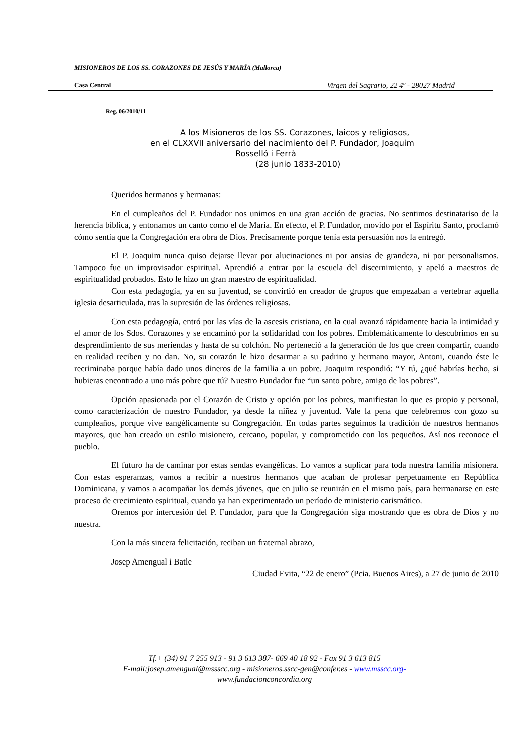MISIONEROS DE LOS SS. CORAZONES DE JESÚS Y MARÍA (Mallorca)
Casa Central Virgen del Sagrario, 22 4º - 28027 Madrid
Reg. 06/2010/11
A los Misioneros de los SS. Corazones, laicos y religiosos,
en el CLXXVII aniversario del nacimiento del P. Fundador, Joaquim
Rosselló i Ferrà
(28 junio 1833-2010)
Queridos hermanos y hermanas:
En el cumpleaños del P. Fundador nos unimos en una gran acción de gracias. No sentimos destinatariso de la herencia bíblica, y entonamos un canto como el de María. En efecto, el P. Fundador, movido por el Espíritu Santo, proclamó cómo sentía que la Congregación era obra de Dios. Precisamente porque tenía esta persuasión nos la entregó.
El P. Joaquim nunca quiso dejarse llevar por alucinaciones ni por ansias de grandeza, ni por personalismos. Tampoco fue un improvisador espiritual. Aprendió a entrar por la escuela del discernimiento, y apeló a maestros de espiritualidad probados. Esto le hizo un gran maestro de espiritualidad.
Con esta pedagogía, ya en su juventud, se convirtió en creador de grupos que empezaban a vertebrar aquella iglesia desarticulada, tras la supresión de las órdenes religiosas.
Con esta pedagogía, entró por las vías de la ascesis cristiana, en la cual avanzó rápidamente hacia la intimidad y el amor de los Sdos. Corazones y se encaminó por la solidaridad con los pobres. Emblemáticamente lo descubrimos en su desprendimiento de sus meriendas y hasta de su colchón. No perteneció a la generación de los que creen compartir, cuando en realidad reciben y no dan. No, su corazón le hizo desarmar a su padrino y hermano mayor, Antoni, cuando éste le recriminaba porque había dado unos dineros de la familia a un pobre. Joaquim respondió: “Y tú, ¿qué habrías hecho, si hubieras encontrado a uno más pobre que tú? Nuestro Fundador fue “un santo pobre, amigo de los pobres”.
Opción apasionada por el Corazón de Cristo y opción por los pobres, manifiestan lo que es propio y personal, como caracterización de nuestro Fundador, ya desde la niñez y juventud. Vale la pena que celebremos con gozo su cumpleaños, porque vive eangélicamente su Congregación. En todas partes seguimos la tradición de nuestros hermanos mayores, que han creado un estilo misionero, cercano, popular, y comprometido con los pequeños. Así nos reconoce el pueblo.
El futuro ha de caminar por estas sendas evangélicas. Lo vamos a suplicar para toda nuestra familia misionera. Con estas esperanzas, vamos a recibir a nuestros hermanos que acaban de profesar perpetuamente en República Dominicana, y vamos a acompañar los demás jóvenes, que en julio se reunirán en el mismo país, para hermanarse en este proceso de crecimiento espiritual, cuando ya han experimentado un período de ministerio carismático.
Oremos por intercesión del P. Fundador, para que la Congregación siga mostrando que es obra de Dios y no nuestra.
Con la más sincera felicitación, reciban un fraternal abrazo,
Josep Amengual i Batle
Ciudad Evita, “22 de enero” (Pcia. Buenos Aires), a 27 de junio de 2010
Tf.+ (34) 91 7 255 913 - 91 3 613 387- 669 40 18 92 - Fax 91 3 613 815
E-mail:josep.amengual@mssscc.org - misioneros.sscc-gen@confer.es - www.msscc.org-
www.fundacionconcordia.org